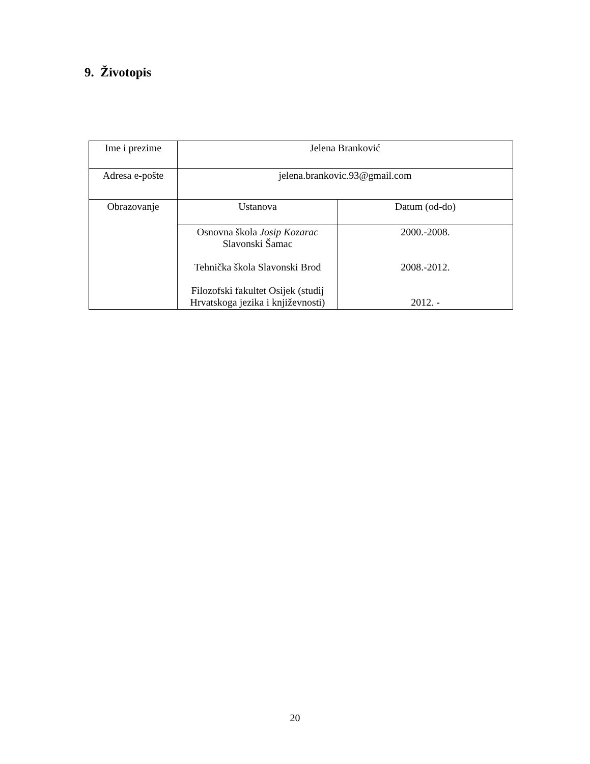9. Životopis
| Ime i prezime | Jelena Branković | |
| Adresa e-pošte | jelena.brankovic.93@gmail.com | |
| Obrazovanje | Ustanova | Datum (od-do) |
| | Osnovna škola Josip Kozarac Slavonski Šamac Tehnička škola Slavonski Brod Filozofski fakultet Osijek (studij Hrvatskoga jezika i književnosti) | 2000.-2008. 2008.-2012. 2012. - |
20